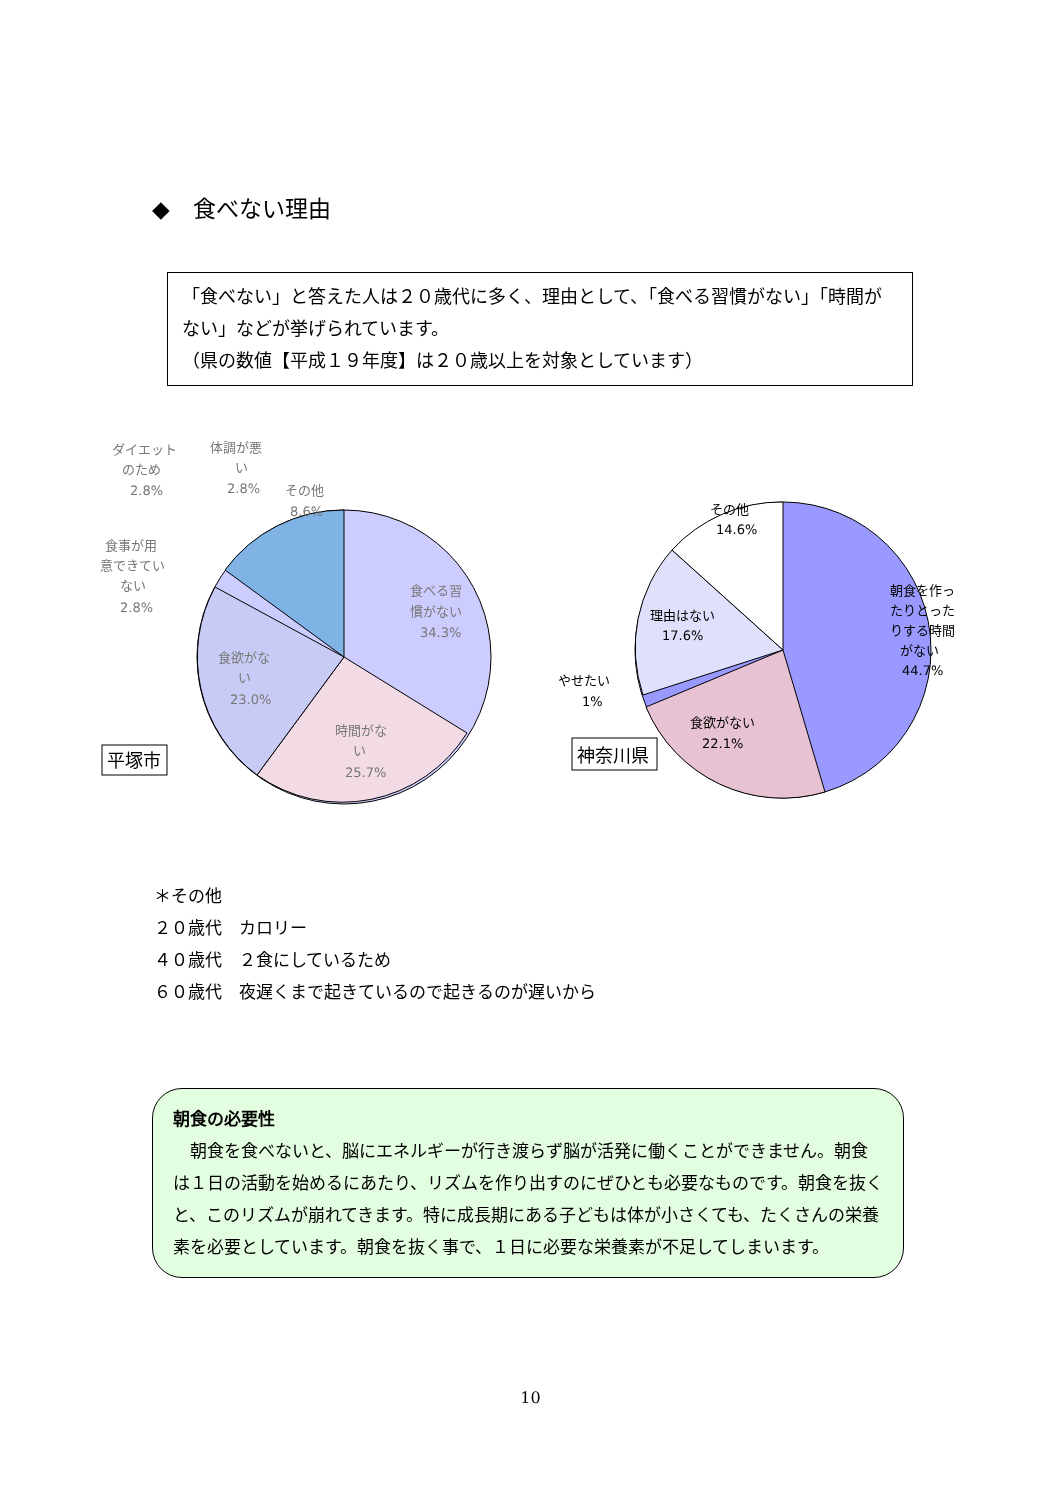◆　食べない理由
「食べない」と答えた人は２０歳代に多く、理由として、「食べる習慣がない」「時間がない」などが挙げられています。
（県の数値【平成１９年度】は２０歳以上を対象としています）
食べる習
慣がない
34.3%
時間がな
い
25.7%
食欲がな
い
23.0%
その他
8.6%
ダイエット
のため
2.8%
体調が悪
い
2.8%
食事が用
意できてい
ない
2.8%
平塚市
朝食を作っ
たりとった
りする時間
がない
44.7%
食欲がない
22.1%
理由はない
17.6%
その他
14.6%
やせたい
1%
神奈川県
＊その他
２０歳代　カロリー
４０歳代　２食にしているため
６０歳代　夜遅くまで起きているので起きるのが遅いから
朝食の必要性
　朝食を食べないと、脳にエネルギーが行き渡らず脳が活発に働くことができません。朝食は１日の活動を始めるにあたり、リズムを作り出すのにぜひとも必要なものです。朝食を抜くと、このリズムが崩れてきます。特に成長期にある子どもは体が小さくても、たくさんの栄養素を必要としています。朝食を抜く事で、１日に必要な栄養素が不足してしまいます。
10